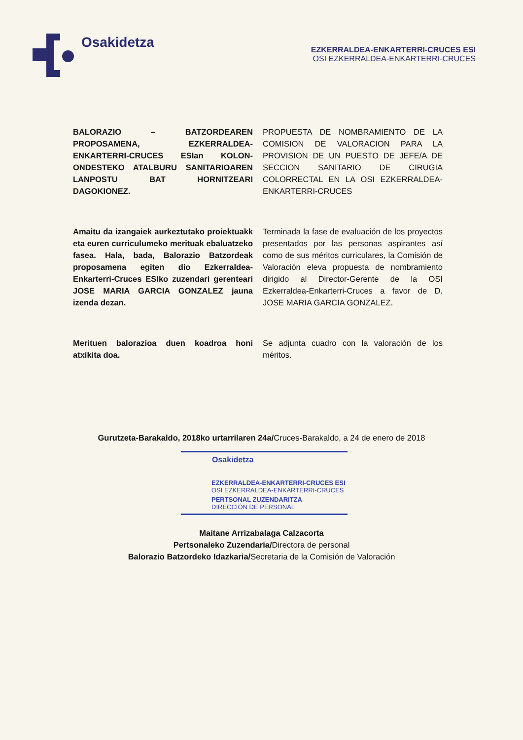Osakidetza
EZKERRALDEA-ENKARTERRI-CRUCES ESI
OSI EZKERRALDEA-ENKARTERRI-CRUCES
BALORAZIO – BATZORDEAREN PROPOSAMENA, EZKERRALDEA-ENKARTERRI-CRUCES ESIan KOLON-ONDESTEKO ATALBURU SANITARIOAREN LANPOSTU BAT HORNITZEARI DAGOKIONEZ.
PROPUESTA DE NOMBRAMIENTO DE LA COMISION DE VALORACION PARA LA PROVISION DE UN PUESTO DE JEFE/A DE SECCION SANITARIO DE CIRUGIA COLORRECTAL EN LA OSI EZKERRALDEA-ENKARTERRI-CRUCES
Amaitu da izangaiek aurkeztutako proiektuakk eta euren curriculumeko merituak ebaluatzeko fasea. Hala, bada, Balorazio Batzordeak proposamena egiten dio Ezkerraldea-Enkarterri-Cruces ESIko zuzendari gerenteari JOSE MARIA GARCIA GONZALEZ jauna izenda dezan.
Terminada la fase de evaluación de los proyectos presentados por las personas aspirantes así como de sus méritos curriculares, la Comisión de Valoración eleva propuesta de nombramiento dirigido al Director-Gerente de la OSI Ezkerraldea-Enkarterri-Cruces a favor de D. JOSE MARIA GARCIA GONZALEZ.
Merituen balorazioa duen koadroa honi atxikita doa.
Se adjunta cuadro con la valoración de los méritos.
Gurutzeta-Barakaldo, 2018ko urtarrilaren 24a/Cruces-Barakaldo, a 24 de enero de 2018
Osakidetza
EZKERRALDEA-ENKARTERRI-CRUCES ESI
OSI EZKERRALDEA-ENKARTERRI-CRUCES
PERTSONAL ZUZENDARITZA
DIRECCIÓN DE PERSONAL
Maitane Arrizabalaga Calzacorta
Pertsonaleko Zuzendaria/Directora de personal
Balorazio Batzordeko Idazkaria/Secretaria de la Comisión de Valoración